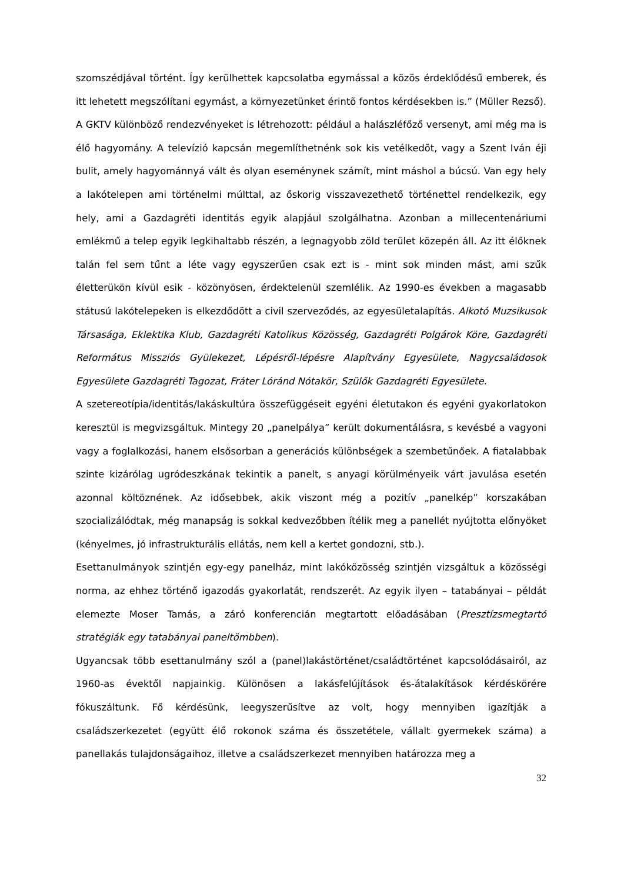szomszédjával történt. Így kerülhettek kapcsolatba egymással a közös érdeklődésű emberek, és itt lehetett megszólítani egymást, a környezetünket érintõ fontos kérdésekben is.” (Müller Rezső). A GKTV különböző rendezvényeket is létrehozott: például a halászléfőző versenyt, ami még ma is élő hagyomány. A televízió kapcsán megemlíthetnénk sok kis vetélkedõt, vagy a Szent Iván éji bulit, amely hagyománnyá vált és olyan eseménynek számít, mint máshol a búcsú. Van egy hely a lakótelepen ami történelmi múlttal, az őskorig visszavezethető történettel rendelkezik, egy hely, ami a Gazdagréti identitás egyik alapjául szolgálhatna. Azonban a millecentenáriumi emlékmű a telep egyik legkihaltabb részén, a legnagyobb zöld terület közepén áll. Az itt élőknek talán fel sem tűnt a léte vagy egyszerűen csak ezt is - mint sok minden mást, ami szűk életterükön kívül esik - közönyösen, érdektelenül szemlélik. Az 1990-es években a magasabb státusú lakótelepeken is elkezdődött a civil szerveződés, az egyesületalapítás. Alkotó Muzsikusok Társasága, Eklektika Klub, Gazdagréti Katolikus Közösség, Gazdagréti Polgárok Köre, Gazdagréti Református Missziós Gyülekezet, Lépésről-lépésre Alapítvány Egyesülete, Nagycsaládosok Egyesülete Gazdagréti Tagozat, Fráter Lóránd Nótakör, Szülők Gazdagréti Egyesülete.
A szetereotípia/identitás/lakáskultúra összefüggéseit egyéni életutakon és egyéni gyakorlatokon keresztül is megvizsgáltuk. Mintegy 20 „panelpálya” került dokumentálásra, s kevésbé a vagyoni vagy a foglalkozási, hanem elsősorban a generációs különbségek a szembetűnőek. A fiatalabbak szinte kizárólag ugródeszkának tekintik a panelt, s anyagi körülményeik várt javulása esetén azonnal költöznének. Az idősebbek, akik viszont még a pozitív „panelkép” korszakában szocializálódtak, még manapság is sokkal kedvezőbben ítélik meg a panellét nyújtotta előnyöket (kényelmes, jó infrastrukturális ellátás, nem kell a kertet gondozni, stb.).
Esettanulmányok szintjén egy-egy panelház, mint lakóközösség szintjén vizsgáltuk a közösségi norma, az ehhez történő igazodás gyakorlatát, rendszerét. Az egyik ilyen – tatabányai – példát elemezte Moser Tamás, a záró konferencián megtartott előadásában (Presztízsmegtartó stratégiák egy tatabányai paneltömbben).
Ugyancsak több esettanulmány szól a (panel)lakástörténet/családtörténet kapcsolódásairól, az 1960-as évektől napjainkig. Különösen a lakásfelújítások és-átalakítások kérdéskörére fókuszáltunk. Fő kérdésünk, leegyszerűsítve az volt, hogy mennyiben igazítják a családszerkezetet (együtt élő rokonok száma és összetétele, vállalt gyermekek száma) a panellakás tulajdonságaihoz, illetve a családszerkezet mennyiben határozza meg a
32